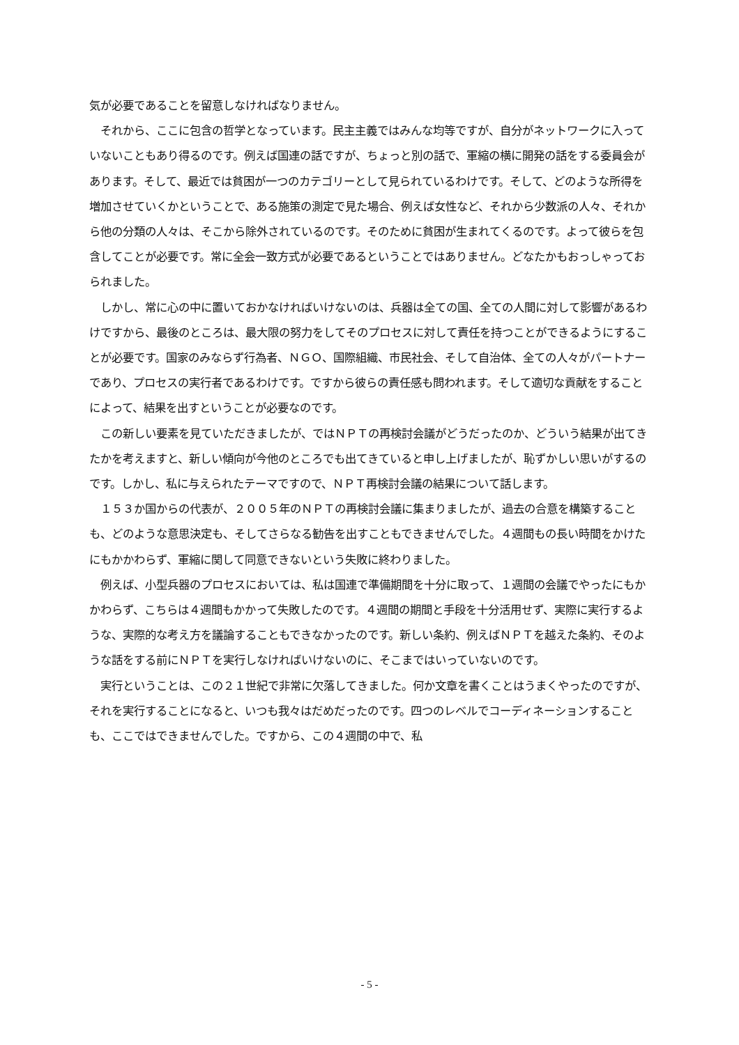気が必要であることを留意しなければなりません。
それから、ここに包含の哲学となっています。民主主義ではみんな均等ですが、自分がネットワークに入っていないこともあり得るのです。例えば国連の話ですが、ちょっと別の話で、軍縮の横に開発の話をする委員会があります。そして、最近では貧困が一つのカテゴリーとして見られているわけです。そして、どのような所得を増加させていくかということで、ある施策の測定で見た場合、例えば女性など、それから少数派の人々、それから他の分類の人々は、そこから除外されているのです。そのために貧困が生まれてくるのです。よって彼らを包含してことが必要です。常に全会一致方式が必要であるということではありません。どなたかもおっしゃっておられました。
しかし、常に心の中に置いておかなければいけないのは、兵器は全ての国、全ての人間に対して影響があるわけですから、最後のところは、最大限の努力をしてそのプロセスに対して責任を持つことができるようにすることが必要です。国家のみならず行為者、ＮＧＯ、国際組織、市民社会、そして自治体、全ての人々がパートナーであり、プロセスの実行者であるわけです。ですから彼らの責任感も問われます。そして適切な貢献をすることによって、結果を出すということが必要なのです。
この新しい要素を見ていただきましたが、ではＮＰＴの再検討会議がどうだったのか、どういう結果が出てきたかを考えますと、新しい傾向が今他のところでも出てきていると申し上げましたが、恥ずかしい思いがするのです。しかし、私に与えられたテーマですので、ＮＰＴ再検討会議の結果について話します。
１５３か国からの代表が、２００５年のＮＰＴの再検討会議に集まりましたが、過去の合意を構築することも、どのような意思決定も、そしてさらなる勧告を出すこともできませんでした。４週間もの長い時間をかけたにもかかわらず、軍縮に関して同意できないという失敗に終わりました。
例えば、小型兵器のプロセスにおいては、私は国連で準備期間を十分に取って、１週間の会議でやったにもかかわらず、こちらは４週間もかかって失敗したのです。４週間の期間と手段を十分活用せず、実際に実行するような、実際的な考え方を議論することもできなかったのです。新しい条約、例えばＮＰＴを越えた条約、そのような話をする前にＮＰＴを実行しなければいけないのに、そこまではいっていないのです。
実行ということは、この２１世紀で非常に欠落してきました。何か文章を書くことはうまくやったのですが、それを実行することになると、いつも我々はだめだったのです。四つのレベルでコーディネーションすることも、ここではできませんでした。ですから、この４週間の中で、私
- 5 -